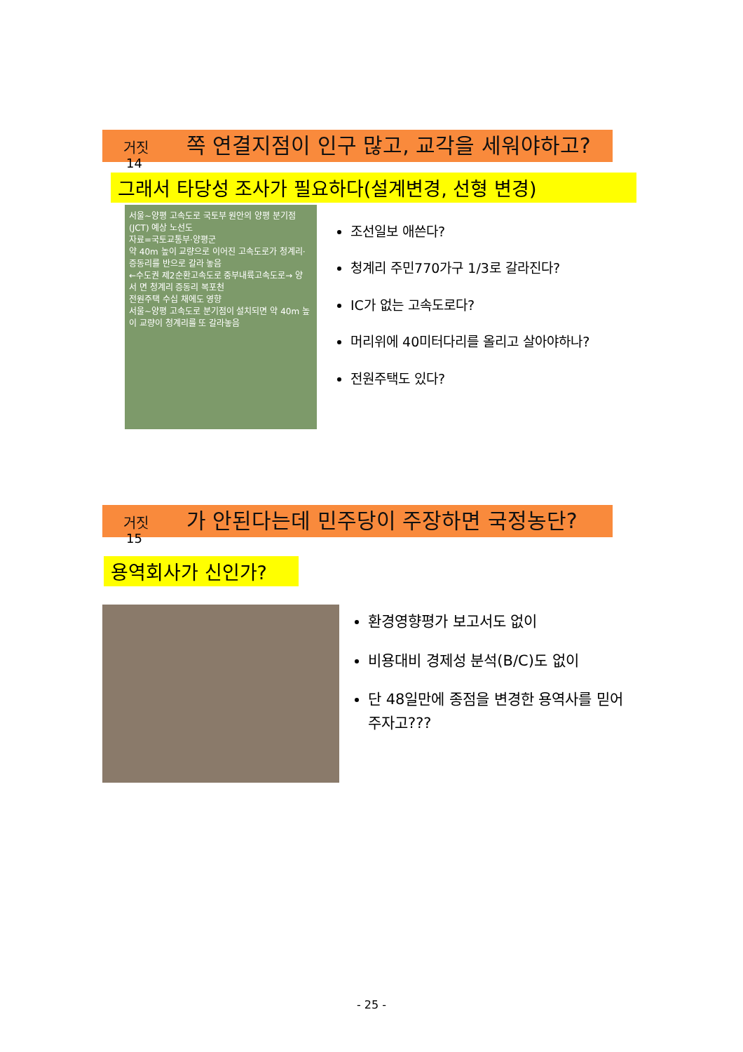거짓 쪽 연결지점이 인구 많고, 교각을 세워야하고?
14
그래서 타당성 조사가 필요하다(설계변경, 선형 변경)
서울~양평 고속도로 국토부 원안의 양평 분기점(JCT) 예상 노선도
자료=국토교통부·양평군
약 40m 높이 교량으로 이어진 고속도로가 청계리·증동리를 반으로 갈라 놓음
←수도권 제2순환고속도로 중부내륙고속도로→ 양 서 면 청계리 증동리 복포천
전원주택 수십 채에도 영향
서울~양평 고속도로 분기점이 설치되면 약 40m 높이 교량이 청계리를 또 갈라놓음
조선일보 애쓴다?
청계리 주민770가구 1/3로 갈라진다?
IC가 없는 고속도로다?
머리위에 40미터다리를 올리고 살아야하나?
전원주택도 있다?
거짓 가 안된다는데 민주당이 주장하면 국정농단?
15
용역회사가 신인가?
환경영향평가 보고서도 없이
비용대비 경제성 분석(B/C)도 없이
단 48일만에 종점을 변경한 용역사를 믿어주자고???
- 25 -